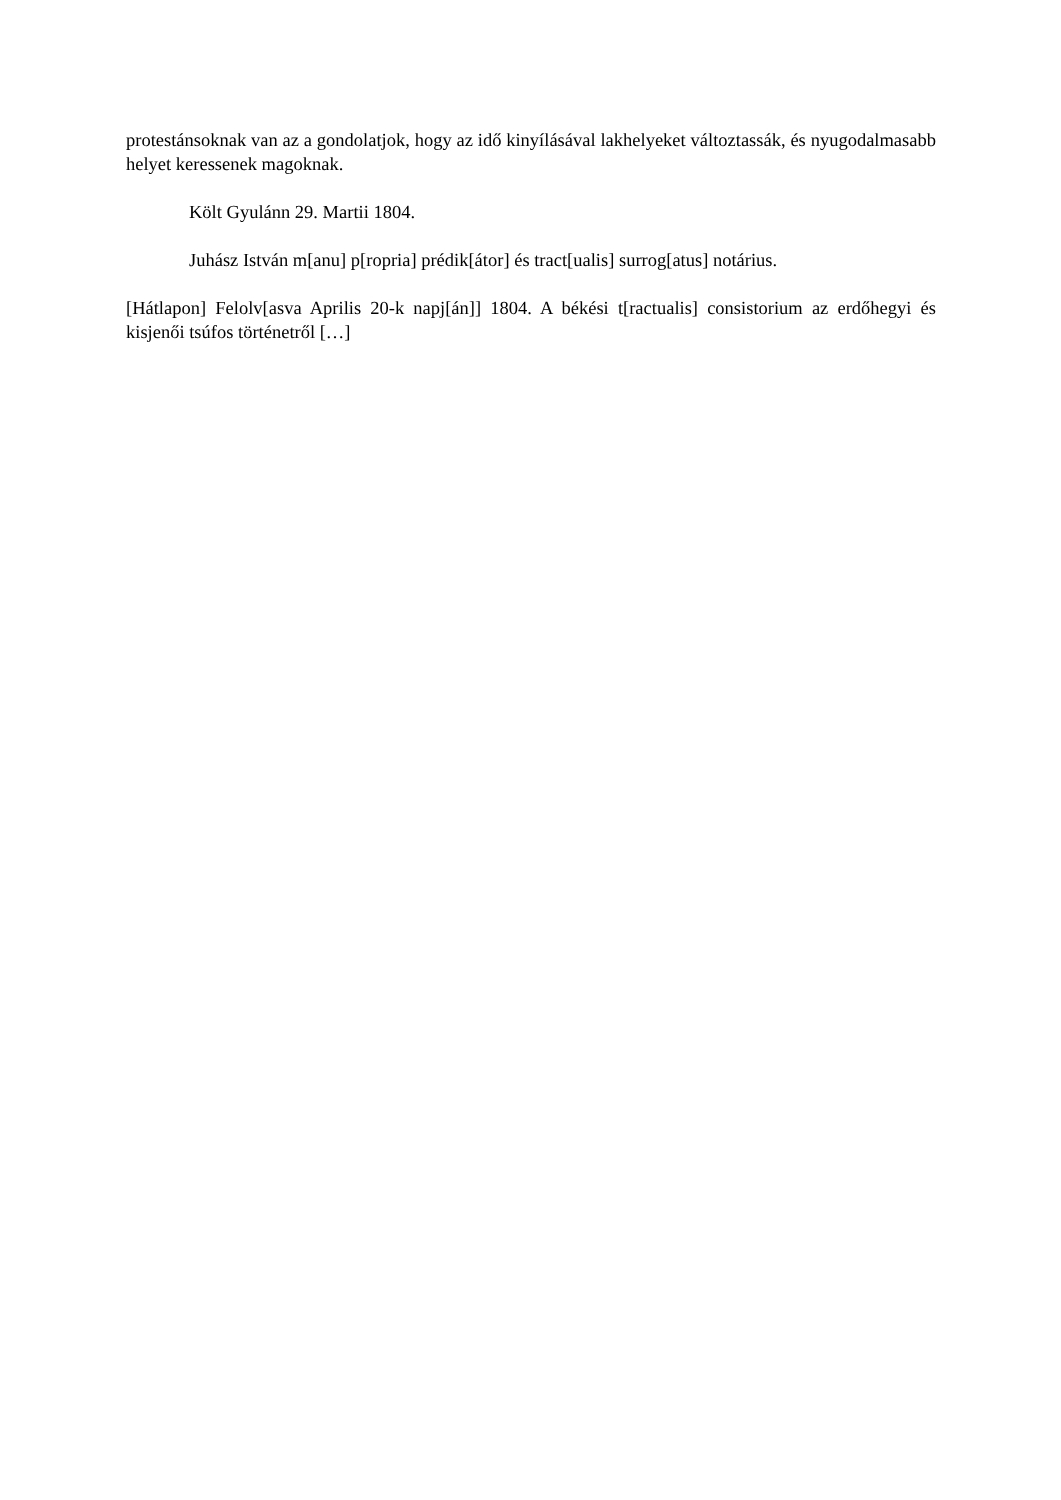protestánsoknak van az a gondolatjok, hogy az idő kinyílásával lakhelyeket változtassák, és nyugodalmasabb helyet keressenek magoknak.
Költ Gyulánn 29. Martii 1804.
Juhász István m[anu] p[ropria] prédik[átor] és tract[ualis] surrog[atus] notárius.
[Hátlapon] Felolv[asva Aprilis 20-k napj[án]] 1804. A békési t[ractualis] consistorium az erdőhegyi és kisjenői tsúfos történetről […]